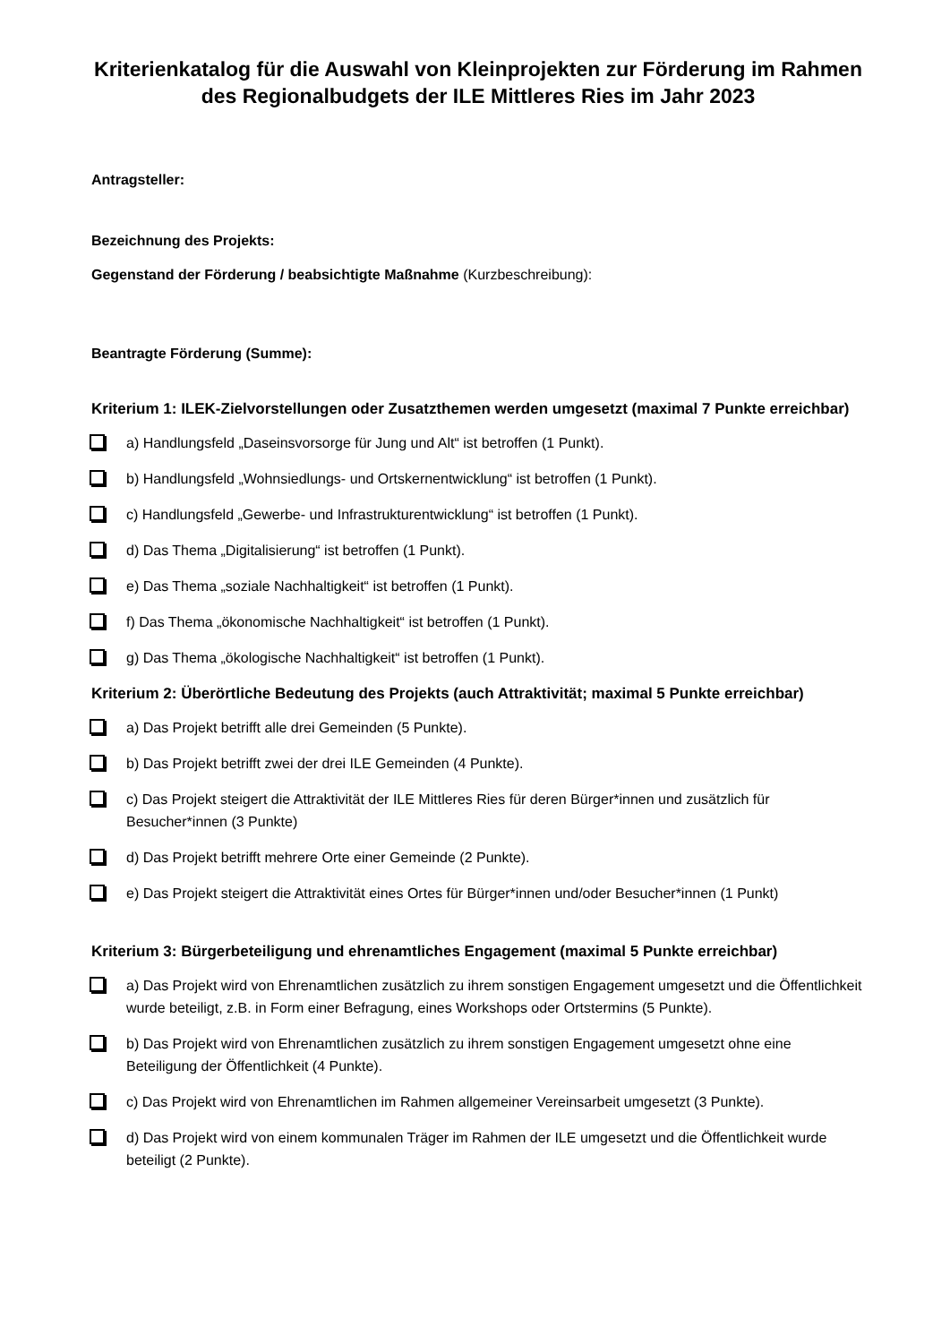Kriterienkatalog für die Auswahl von Kleinprojekten zur Förderung im Rahmen des Regionalbudgets der ILE Mittleres Ries im Jahr 2023
Antragsteller:
Bezeichnung des Projekts:
Gegenstand der Förderung / beabsichtigte Maßnahme (Kurzbeschreibung):
Beantragte Förderung (Summe):
Kriterium 1: ILEK-Zielvorstellungen oder Zusatzthemen werden umgesetzt (maximal 7 Punkte erreichbar)
a) Handlungsfeld „Daseinsvorsorge für Jung und Alt“ ist betroffen (1 Punkt).
b) Handlungsfeld „Wohnsiedlungs- und Ortskernentwicklung“ ist betroffen (1 Punkt).
c) Handlungsfeld „Gewerbe- und Infrastrukturentwicklung“ ist betroffen (1 Punkt).
d) Das Thema „Digitalisierung“ ist betroffen (1 Punkt).
e) Das Thema „soziale Nachhaltigkeit“ ist betroffen (1 Punkt).
f) Das Thema „ökonomische Nachhaltigkeit“ ist betroffen (1 Punkt).
g) Das Thema „ökologische Nachhaltigkeit“ ist betroffen (1 Punkt).
Kriterium 2: Überörtliche Bedeutung des Projekts (auch Attraktivität; maximal 5 Punkte erreichbar)
a) Das Projekt betrifft alle drei Gemeinden (5 Punkte).
b) Das Projekt betrifft zwei der drei ILE Gemeinden (4 Punkte).
c) Das Projekt steigert die Attraktivität der ILE Mittleres Ries für deren Bürger*innen und zusätzlich für Besucher*innen (3 Punkte)
d) Das Projekt betrifft mehrere Orte einer Gemeinde (2 Punkte).
e) Das Projekt steigert die Attraktivität eines Ortes für Bürger*innen und/oder Besucher*innen (1 Punkt)
Kriterium 3: Bürgerbeteiligung und ehrenamtliches Engagement (maximal 5 Punkte erreichbar)
a) Das Projekt wird von Ehrenamtlichen zusätzlich zu ihrem sonstigen Engagement umgesetzt und die Öffentlichkeit wurde beteiligt, z.B. in Form einer Befragung, eines Workshops oder Ortstermins (5 Punkte).
b) Das Projekt wird von Ehrenamtlichen zusätzlich zu ihrem sonstigen Engagement umgesetzt ohne eine Beteiligung der Öffentlichkeit (4 Punkte).
c) Das Projekt wird von Ehrenamtlichen im Rahmen allgemeiner Vereinsarbeit umgesetzt (3 Punkte).
d) Das Projekt wird von einem kommunalen Träger im Rahmen der ILE umgesetzt und die Öffentlichkeit wurde beteiligt (2 Punkte).